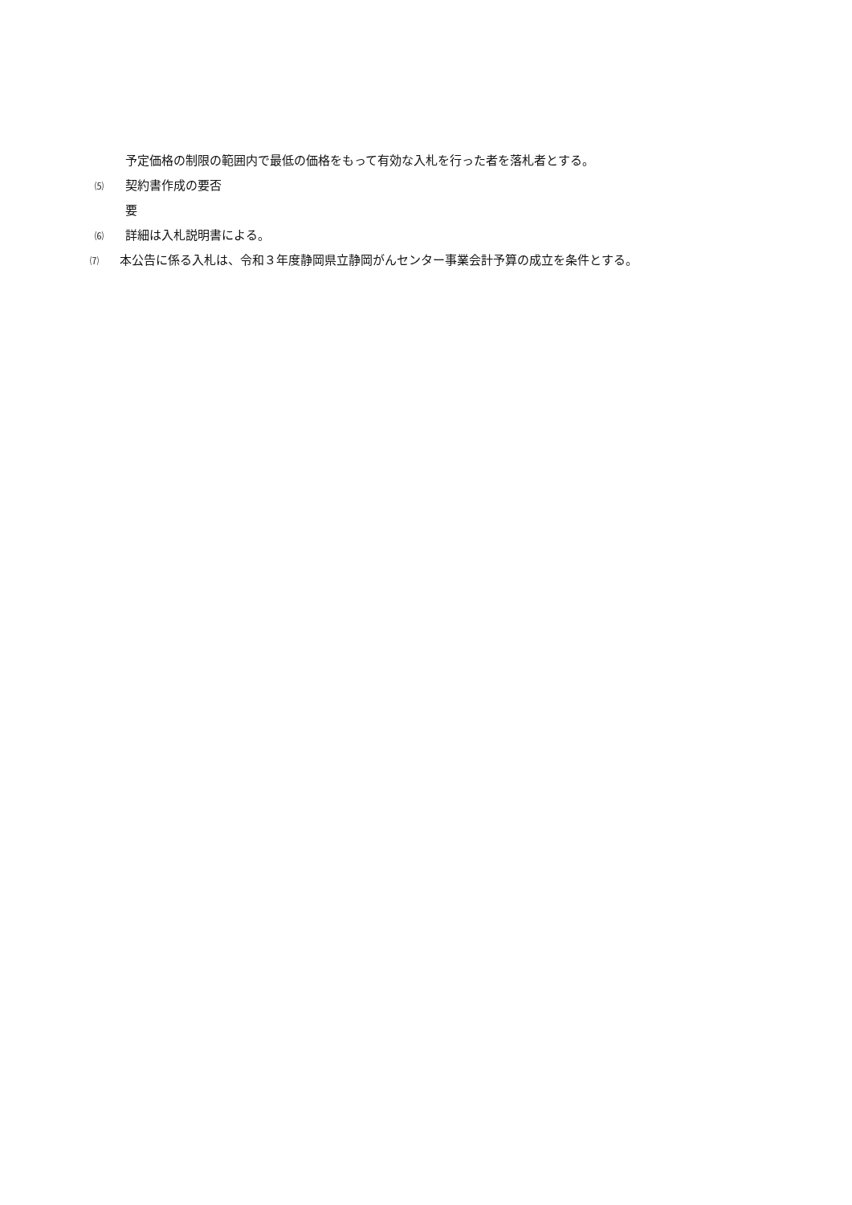予定価格の制限の範囲内で最低の価格をもって有効な入札を行った者を落札者とする。
⑸ 契約書作成の要否
要
⑹ 詳細は入札説明書による。
⑺ 本公告に係る入札は、令和３年度静岡県立静岡がんセンター事業会計予算の成立を条件とする。